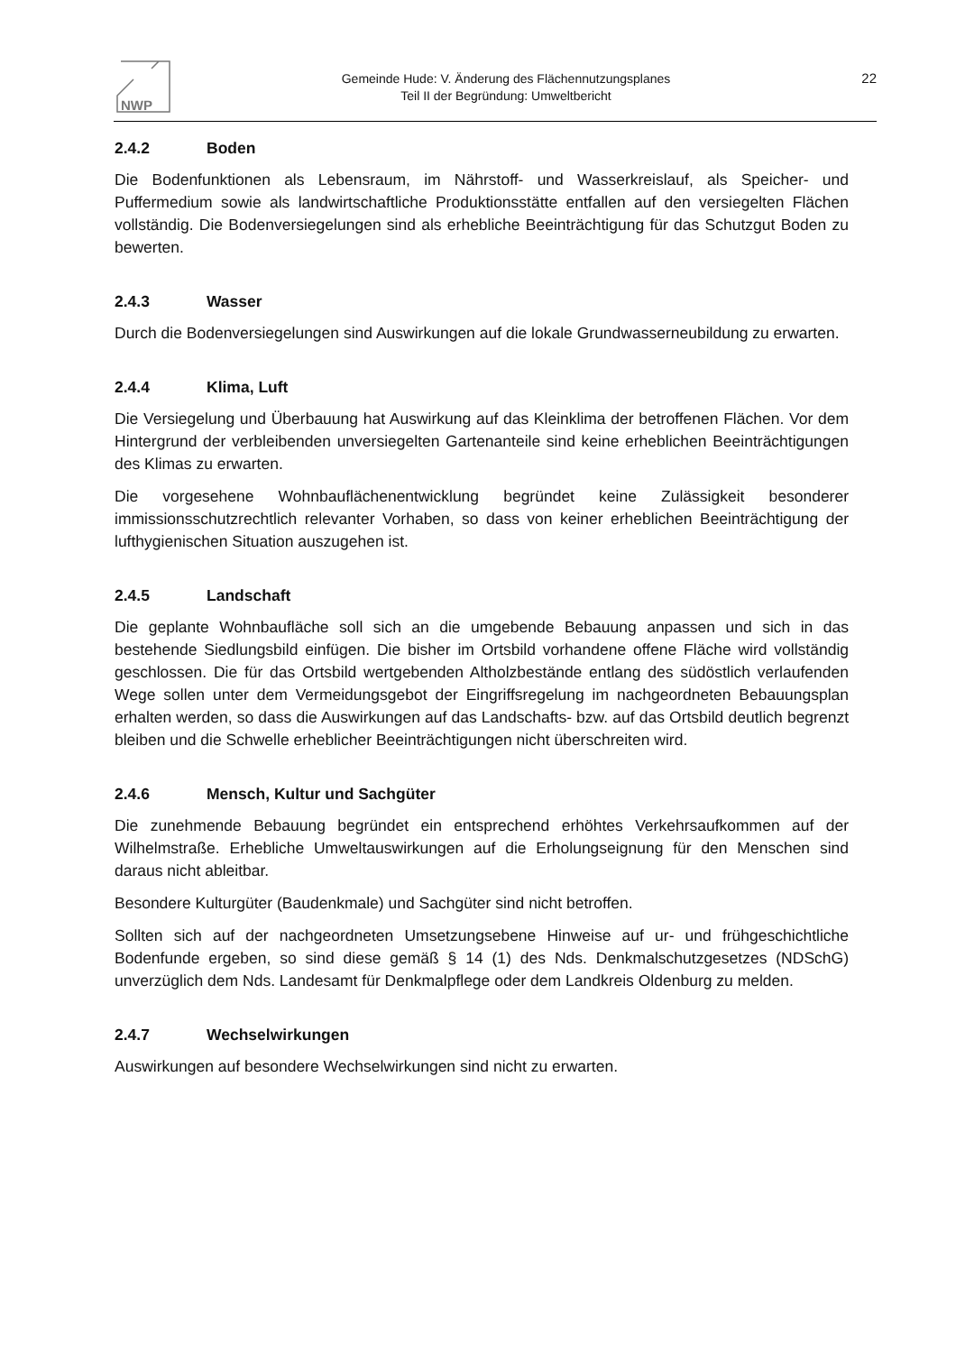NWP
Gemeinde Hude: V. Änderung des Flächennutzungsplanes
Teil II der Begründung: Umweltbericht
22
2.4.2 Boden
Die Bodenfunktionen als Lebensraum, im Nährstoff- und Wasserkreislauf, als Speicher- und Puffermedium sowie als landwirtschaftliche Produktionsstätte entfallen auf den versiegelten Flächen vollständig. Die Bodenversiegelungen sind als erhebliche Beeinträchtigung für das Schutzgut Boden zu bewerten.
2.4.3 Wasser
Durch die Bodenversiegelungen sind Auswirkungen auf die lokale Grundwasserneubildung zu erwarten.
2.4.4 Klima, Luft
Die Versiegelung und Überbauung hat Auswirkung auf das Kleinklima der betroffenen Flächen. Vor dem Hintergrund der verbleibenden unversiegelten Gartenanteile sind keine erheblichen Beeinträchtigungen des Klimas zu erwarten.
Die vorgesehene Wohnbauflächenentwicklung begründet keine Zulässigkeit besonderer immissionsschutzrechtlich relevanter Vorhaben, so dass von keiner erheblichen Beeinträchtigung der lufthygienischen Situation auszugehen ist.
2.4.5 Landschaft
Die geplante Wohnbaufläche soll sich an die umgebende Bebauung anpassen und sich in das bestehende Siedlungsbild einfügen. Die bisher im Ortsbild vorhandene offene Fläche wird vollständig geschlossen. Die für das Ortsbild wertgebenden Altholzbestände entlang des südöstlich verlaufenden Wege sollen unter dem Vermeidungsgebot der Eingriffsregelung im nachgeordneten Bebauungsplan erhalten werden, so dass die Auswirkungen auf das Landschafts- bzw. auf das Ortsbild deutlich begrenzt bleiben und die Schwelle erheblicher Beeinträchtigungen nicht überschreiten wird.
2.4.6 Mensch, Kultur und Sachgüter
Die zunehmende Bebauung begründet ein entsprechend erhöhtes Verkehrsaufkommen auf der Wilhelmstraße. Erhebliche Umweltauswirkungen auf die Erholungseignung für den Menschen sind daraus nicht ableitbar.
Besondere Kulturgüter (Baudenkmale) und Sachgüter sind nicht betroffen.
Sollten sich auf der nachgeordneten Umsetzungsebene Hinweise auf ur- und frühgeschichtliche Bodenfunde ergeben, so sind diese gemäß § 14 (1) des Nds. Denkmalschutzgesetzes (NDSchG) unverzüglich dem Nds. Landesamt für Denkmalpflege oder dem Landkreis Oldenburg zu melden.
2.4.7 Wechselwirkungen
Auswirkungen auf besondere Wechselwirkungen sind nicht zu erwarten.